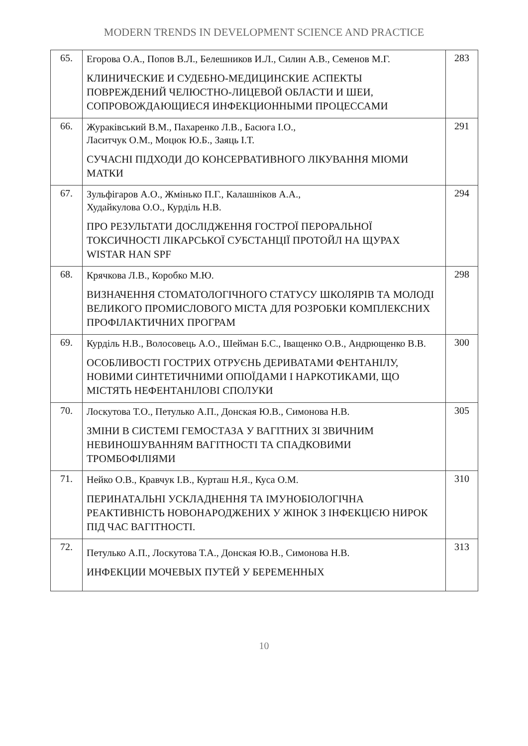MODERN TRENDS IN DEVELOPMENT SCIENCE AND PRACTICE
| 65. | Егорова О.А., Попов В.Л., Белешников И.Л., Силин А.В., Семенов М.Г. КЛИНИЧЕСКИЕ И СУДЕБНО-МЕДИЦИНСКИЕ АСПЕКТЫ ПОВРЕЖДЕНИЙ ЧЕЛЮСТНО-ЛИЦЕВОЙ ОБЛАСТИ И ШЕИ, СОПРОВОЖДАЮЩИЕСЯ ИНФЕКЦИОННЫМИ ПРОЦЕССАМИ | 283 |
| 66. | Жураківський В.М., Пахаренко Л.В., Басюга І.О., Ласитчук О.М., Моцюк Ю.Б., Заяць І.Т. СУЧАСНІ ПІДХОДИ ДО КОНСЕРВАТИВНОГО ЛІКУВАННЯ МІОМИ МАТКИ | 291 |
| 67. | Зульфігаров А.О., Жмінько П.Г., Калашніков А.А., Худайкулова О.О., Курділь Н.В. ПРО РЕЗУЛЬТАТИ ДОСЛІДЖЕННЯ ГОСТРОЇ ПЕРОРАЛЬНОЇ ТОКСИЧНОСТІ ЛІКАРСЬКОЇ СУБСТАНЦІЇ ПРОТОЙЛ НА ЩУРАХ WISTAR HAN SPF | 294 |
| 68. | Крячкова Л.В., Коробко М.Ю. ВИЗНАЧЕННЯ СТОМАТОЛОГІЧНОГО СТАТУСУ ШКОЛЯРІВ ТА МОЛОДІ ВЕЛИКОГО ПРОМИСЛОВОГО МІСТА ДЛЯ РОЗРОБКИ КОМПЛЕКСНИХ ПРОФІЛАКТИЧНИХ ПРОГРАМ | 298 |
| 69. | Курділь Н.В., Волосовець А.О., Шейман Б.С., Іващенко О.В., Андрющенко В.В. ОСОБЛИВОСТІ ГОСТРИХ ОТРУЄНЬ ДЕРИВАТАМИ ФЕНТАНІЛУ, НОВИМИ СИНТЕТИЧНИМИ ОПІОЇДАМИ І НАРКОТИКАМИ, ЩО МІСТЯТЬ НЕФЕНТАНІЛОВІ СПОЛУКИ | 300 |
| 70. | Лоскутова Т.О., Петулько А.П., Донская Ю.В., Симонова Н.В. ЗМІНИ В СИСТЕМІ ГЕМОСТАЗА У ВАГІТНИХ ЗІ ЗВИЧНИМ НЕВИНОШУВАННЯМ ВАГІТНОСТІ ТА СПАДКОВИМИ ТРОМБОФІЛІЯМИ | 305 |
| 71. | Нейко О.В., Кравчук І.В., Курташ Н.Я., Куса О.М. ПЕРИНАТАЛЬНІ УСКЛАДНЕННЯ ТА ІМУНОБІОЛОГІЧНА РЕАКТИВНІСТЬ НОВОНАРОДЖЕНИХ У ЖІНОК З ІНФЕКЦІЄЮ НИРОК ПІД ЧАС ВАГІТНОСТІ. | 310 |
| 72. | Петулько А.П., Лоскутова Т.А., Донская Ю.В., Симонова Н.В. ИНФЕКЦИИ МОЧЕВЫХ ПУТЕЙ У БЕРЕМЕННЫХ | 313 |
10